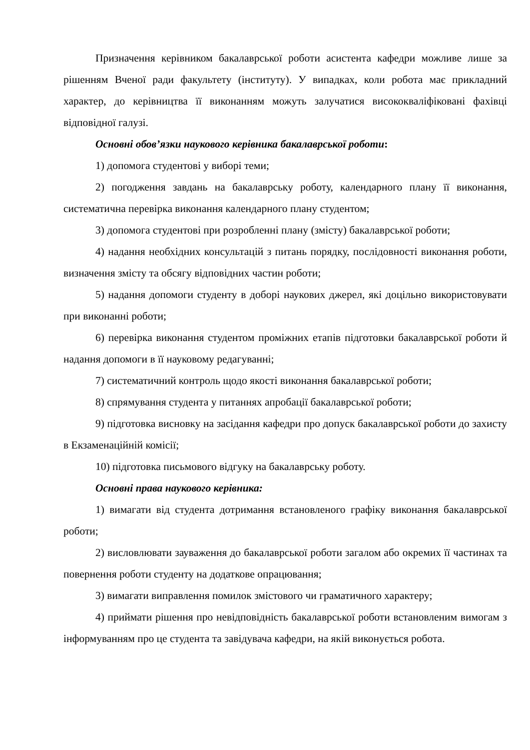Призначення керівником бакалаврської роботи асистента кафедри можливе лише за рішенням Вченої ради факультету (інституту). У випадках, коли робота має прикладний характер, до керівництва її виконанням можуть залучатися висококваліфіковані фахівці відповідної галузі.
Основні обов’язки наукового керівника бакалаврської роботи:
1) допомога студентові у виборі теми;
2) погодження завдань на бакалаврську роботу, календарного плану її виконання, систематична перевірка виконання календарного плану студентом;
3) допомога студентові при розробленні плану (змісту) бакалаврської роботи;
4) надання необхідних консультацій з питань порядку, послідовності виконання роботи, визначення змісту та обсягу відповідних частин роботи;
5) надання допомоги студенту в доборі наукових джерел, які доцільно використовувати при виконанні роботи;
6) перевірка виконання студентом проміжних етапів підготовки бакалаврської роботи й надання допомоги в її науковому редагуванні;
7) систематичний контроль щодо якості виконання бакалаврської роботи;
8) спрямування студента у питаннях апробації бакалаврської роботи;
9) підготовка висновку на засідання кафедри про допуск бакалаврської роботи до захисту в Екзаменаційній комісії;
10) підготовка письмового відгуку на бакалаврську роботу.
Основні права наукового керівника:
1) вимагати від студента дотримання встановленого графіку виконання бакалаврської роботи;
2) висловлювати зауваження до бакалаврської роботи загалом або окремих її частинах та повернення роботи студенту на додаткове опрацювання;
3) вимагати виправлення помилок змістового чи граматичного характеру;
4) приймати рішення про невідповідність бакалаврської роботи встановленим вимогам з інформуванням про це студента та завідувача кафедри, на якій виконується робота.